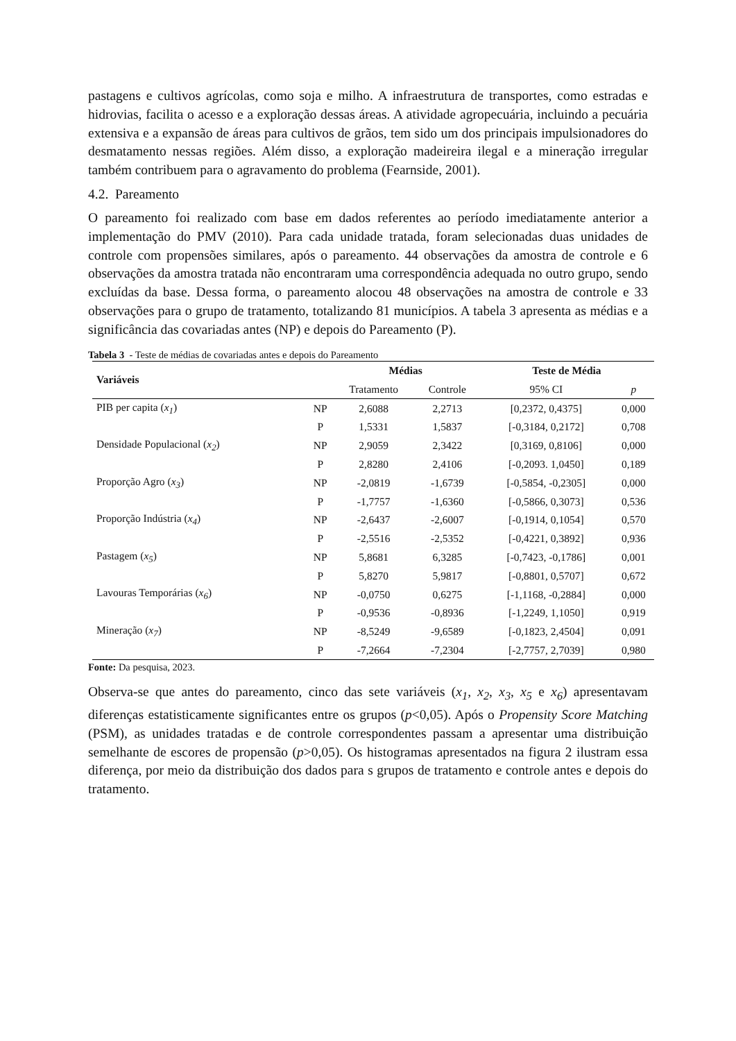pastagens e cultivos agrícolas, como soja e milho. A infraestrutura de transportes, como estradas e hidrovias, facilita o acesso e a exploração dessas áreas. A atividade agropecuária, incluindo a pecuária extensiva e a expansão de áreas para cultivos de grãos, tem sido um dos principais impulsionadores do desmatamento nessas regiões. Além disso, a exploração madeireira ilegal e a mineração irregular também contribuem para o agravamento do problema (Fearnside, 2001).
4.2. Pareamento
O pareamento foi realizado com base em dados referentes ao período imediatamente anterior a implementação do PMV (2010). Para cada unidade tratada, foram selecionadas duas unidades de controle com propensões similares, após o pareamento. 44 observações da amostra de controle e 6 observações da amostra tratada não encontraram uma correspondência adequada no outro grupo, sendo excluídas da base. Dessa forma, o pareamento alocou 48 observações na amostra de controle e 33 observações para o grupo de tratamento, totalizando 81 municípios. A tabela 3 apresenta as médias e a significância das covariadas antes (NP) e depois do Pareamento (P).
Tabela 3 - Teste de médias de covariadas antes e depois do Pareamento
| Variáveis | | Médias | | Teste de Média | |
| --- | --- | --- | --- | --- | --- |
| | | Tratamento | Controle | 95% CI | p |
| PIB per capita ( x<sub>1</sub> ) | NP | 2,6088 | 2,2713 | [0,2372, 0,4375] | 0,000 |
| | P | 1,5331 | 1,5837 | [-0,3184, 0,2172] | 0,708 |
| Densidade Populacional ( x<sub>2</sub> ) | NP | 2,9059 | 2,3422 | [0,3169, 0,8106] | 0,000 |
| | P | 2,8280 | 2,4106 | [-0,2093. 1,0450] | 0,189 |
| Proporção Agro ( x<sub>3</sub> ) | NP | -2,0819 | -1,6739 | [-0,5854, -0,2305] | 0,000 |
| | P | -1,7757 | -1,6360 | [-0,5866, 0,3073] | 0,536 |
| Proporção Indústria ( x<sub>4</sub> ) | NP | -2,6437 | -2,6007 | [-0,1914, 0,1054] | 0,570 |
| | P | -2,5516 | -2,5352 | [-0,4221, 0,3892] | 0,936 |
| Pastagem ( x<sub>5</sub> ) | NP | 5,8681 | 6,3285 | [-0,7423, -0,1786] | 0,001 |
| | P | 5,8270 | 5,9817 | [-0,8801, 0,5707] | 0,672 |
| Lavouras Temporárias ( x<sub>6</sub> ) | NP | -0,0750 | 0,6275 | [-1,1168, -0,2884] | 0,000 |
| | P | -0,9536 | -0,8936 | [-1,2249, 1,1050] | 0,919 |
| Mineração ( x<sub>7</sub> ) | NP | -8,5249 | -9,6589 | [-0,1823, 2,4504] | 0,091 |
| | P | -7,2664 | -7,2304 | [-2,7757, 2,7039] | 0,980 |
Fonte: Da pesquisa, 2023.
Observa-se que antes do pareamento, cinco das sete variáveis (x<sub>1</sub>, x<sub>2</sub>, x<sub>3</sub>, x<sub>5</sub> e x<sub>6</sub>) apresentavam diferenças estatisticamente significantes entre os grupos (p<0,05). Após o Propensity Score Matching (PSM), as unidades tratadas e de controle correspondentes passam a apresentar uma distribuição semelhante de escores de propensão (p>0,05). Os histogramas apresentados na figura 2 ilustram essa diferença, por meio da distribuição dos dados para s grupos de tratamento e controle antes e depois do tratamento.